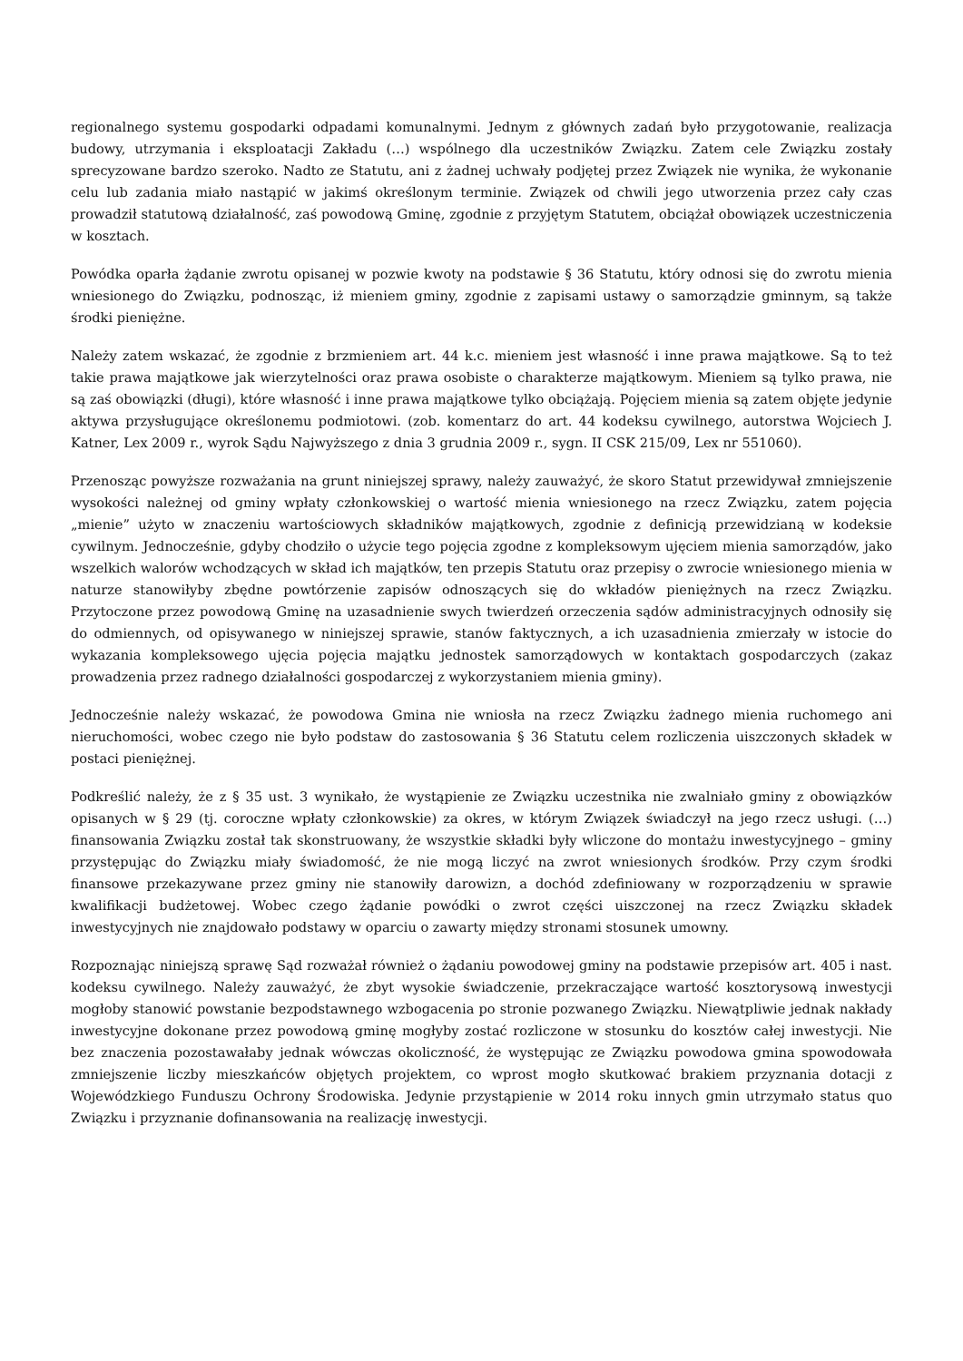regionalnego systemu gospodarki odpadami komunalnymi. Jednym z głównych zadań było przygotowanie, realizacja budowy, utrzymania i eksploatacji Zakładu (…) wspólnego dla uczestników Związku. Zatem cele Związku zostały sprecyzowane bardzo szeroko. Nadto ze Statutu, ani z żadnej uchwały podjętej przez Związek nie wynika, że wykonanie celu lub zadania miało nastąpić w jakimś określonym terminie. Związek od chwili jego utworzenia przez cały czas prowadził statutową działalność, zaś powodową Gminę, zgodnie z przyjętym Statutem, obciążał obowiązek uczestniczenia w kosztach.
Powódka oparła żądanie zwrotu opisanej w pozwie kwoty na podstawie § 36 Statutu, który odnosi się do zwrotu mienia wniesionego do Związku, podnosząc, iż mieniem gminy, zgodnie z zapisami ustawy o samorządzie gminnym, są także środki pieniężne.
Należy zatem wskazać, że zgodnie z brzmieniem art. 44 k.c. mieniem jest własność i inne prawa majątkowe. Są to też takie prawa majątkowe jak wierzytelności oraz prawa osobiste o charakterze majątkowym. Mieniem są tylko prawa, nie są zaś obowiązki (długi), które własność i inne prawa majątkowe tylko obciążają. Pojęciem mienia są zatem objęte jedynie aktywa przysługujące określonemu podmiotowi. (zob. komentarz do art. 44 kodeksu cywilnego, autorstwa Wojciech J. Katner, Lex 2009 r., wyrok Sądu Najwyższego z dnia 3 grudnia 2009 r., sygn. II CSK 215/09, Lex nr 551060).
Przenosząc powyższe rozważania na grunt niniejszej sprawy, należy zauważyć, że skoro Statut przewidywał zmniejszenie wysokości należnej od gminy wpłaty członkowskiej o wartość mienia wniesionego na rzecz Związku, zatem pojęcia „mienie” użyto w znaczeniu wartościowych składników majątkowych, zgodnie z definicją przewidzianą w kodeksie cywilnym. Jednocześnie, gdyby chodziło o użycie tego pojęcia zgodne z kompleksowym ujęciem mienia samorządów, jako wszelkich walorów wchodzących w skład ich majątków, ten przepis Statutu oraz przepisy o zwrocie wniesionego mienia w naturze stanowiłyby zbędne powtórzenie zapisów odnoszących się do wkładów pieniężnych na rzecz Związku. Przytoczone przez powodową Gminę na uzasadnienie swych twierdzeń orzeczenia sądów administracyjnych odnosiły się do odmiennych, od opisywanego w niniejszej sprawie, stanów faktycznych, a ich uzasadnienia zmierzały w istocie do wykazania kompleksowego ujęcia pojęcia majątku jednostek samorządowych w kontaktach gospodarczych (zakaz prowadzenia przez radnego działalności gospodarczej z wykorzystaniem mienia gminy).
Jednocześnie należy wskazać, że powodowa Gmina nie wniosła na rzecz Związku żadnego mienia ruchomego ani nieruchomości, wobec czego nie było podstaw do zastosowania § 36 Statutu celem rozliczenia uiszczonych składek w postaci pieniężnej.
Podkreślić należy, że z § 35 ust. 3 wynikało, że wystąpienie ze Związku uczestnika nie zwalniało gminy z obowiązków opisanych w § 29 (tj. coroczne wpłaty członkowskie) za okres, w którym Związek świadczył na jego rzecz usługi. (…) finansowania Związku został tak skonstruowany, że wszystkie składki były wliczone do montażu inwestycyjnego – gminy przystępując do Związku miały świadomość, że nie mogą liczyć na zwrot wniesionych środków. Przy czym środki finansowe przekazywane przez gminy nie stanowiły darowizn, a dochód zdefiniowany w rozporządzeniu w sprawie kwalifikacji budżetowej. Wobec czego żądanie powódki o zwrot części uiszczonej na rzecz Związku składek inwestycyjnych nie znajdowało podstawy w oparciu o zawarty między stronami stosunek umowny.
Rozpoznając niniejszą sprawę Sąd rozważał również o żądaniu powodowej gminy na podstawie przepisów art. 405 i nast. kodeksu cywilnego. Należy zauważyć, że zbyt wysokie świadczenie, przekraczające wartość kosztorysową inwestycji mogłoby stanowić powstanie bezpodstawnego wzbogacenia po stronie pozwanego Związku. Niewątpliwie jednak nakłady inwestycyjne dokonane przez powodową gminę mogłyby zostać rozliczone w stosunku do kosztów całej inwestycji. Nie bez znaczenia pozostawałaby jednak wówczas okoliczność, że występując ze Związku powodowa gmina spowodowała zmniejszenie liczby mieszkańców objętych projektem, co wprost mogło skutkować brakiem przyznania dotacji z Wojewódzkiego Funduszu Ochrony Środowiska. Jedynie przystąpienie w 2014 roku innych gmin utrzymało status quo Związku i przyznanie dofinansowania na realizację inwestycji.